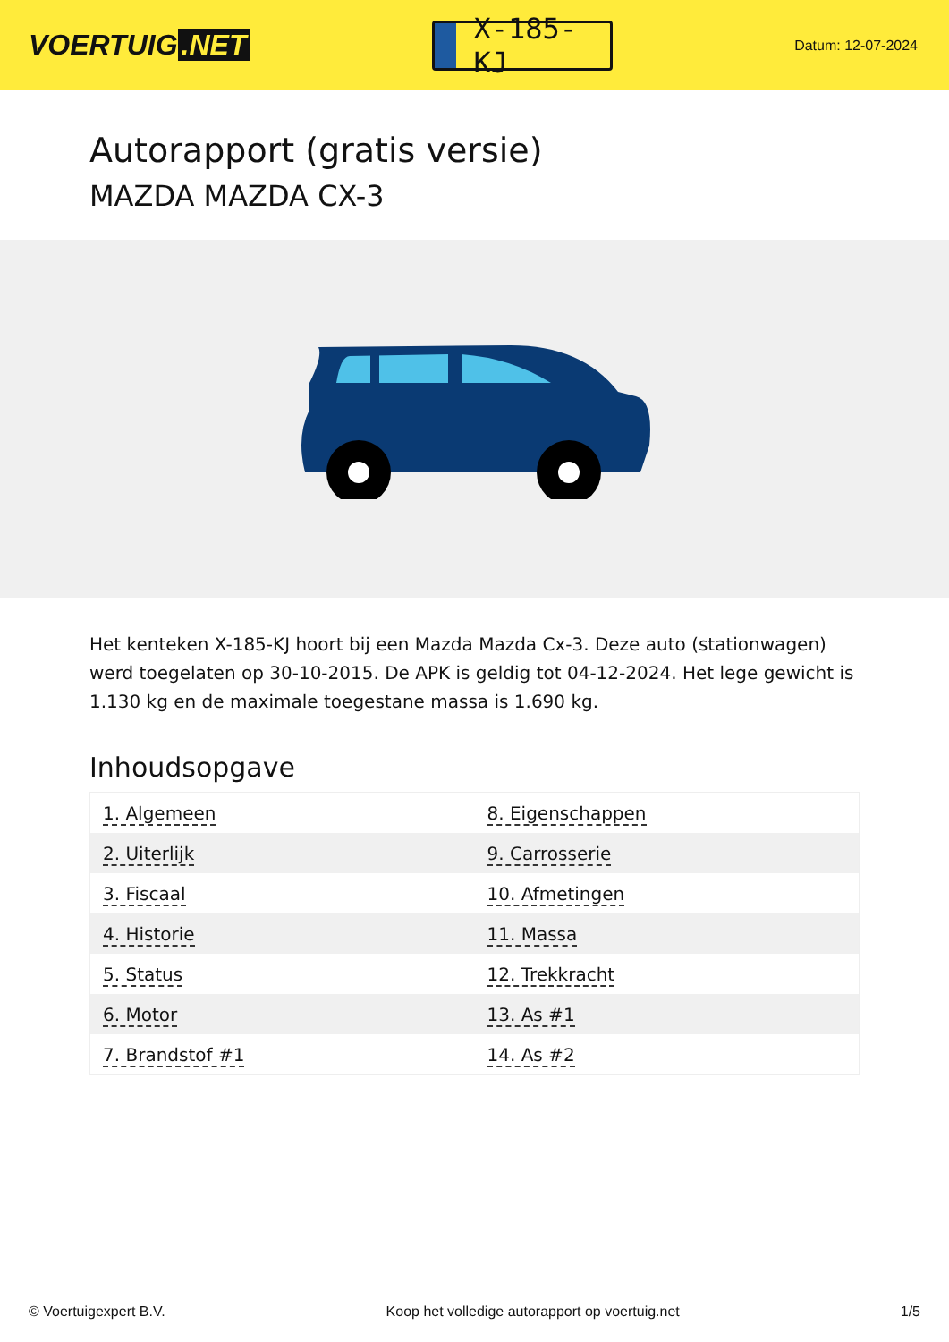VOERTUIG.NET
X-185-KJ
Datum: 12-07-2024
Autorapport (gratis versie)
MAZDA MAZDA CX-3
Het kenteken X-185-KJ hoort bij een Mazda Mazda Cx-3. Deze auto (stationwagen) werd toegelaten op 30-10-2015. De APK is geldig tot 04-12-2024. Het lege gewicht is 1.130 kg en de maximale toegestane massa is 1.690 kg.
Inhoudsopgave
| 1. Algemeen | 8. Eigenschappen |
| 2. Uiterlijk | 9. Carrosserie |
| 3. Fiscaal | 10. Afmetingen |
| 4. Historie | 11. Massa |
| 5. Status | 12. Trekkracht |
| 6. Motor | 13. As #1 |
| 7. Brandstof #1 | 14. As #2 |
© Voertuigexpert B.V. Koop het volledige autorapport op voertuig.net 1/5